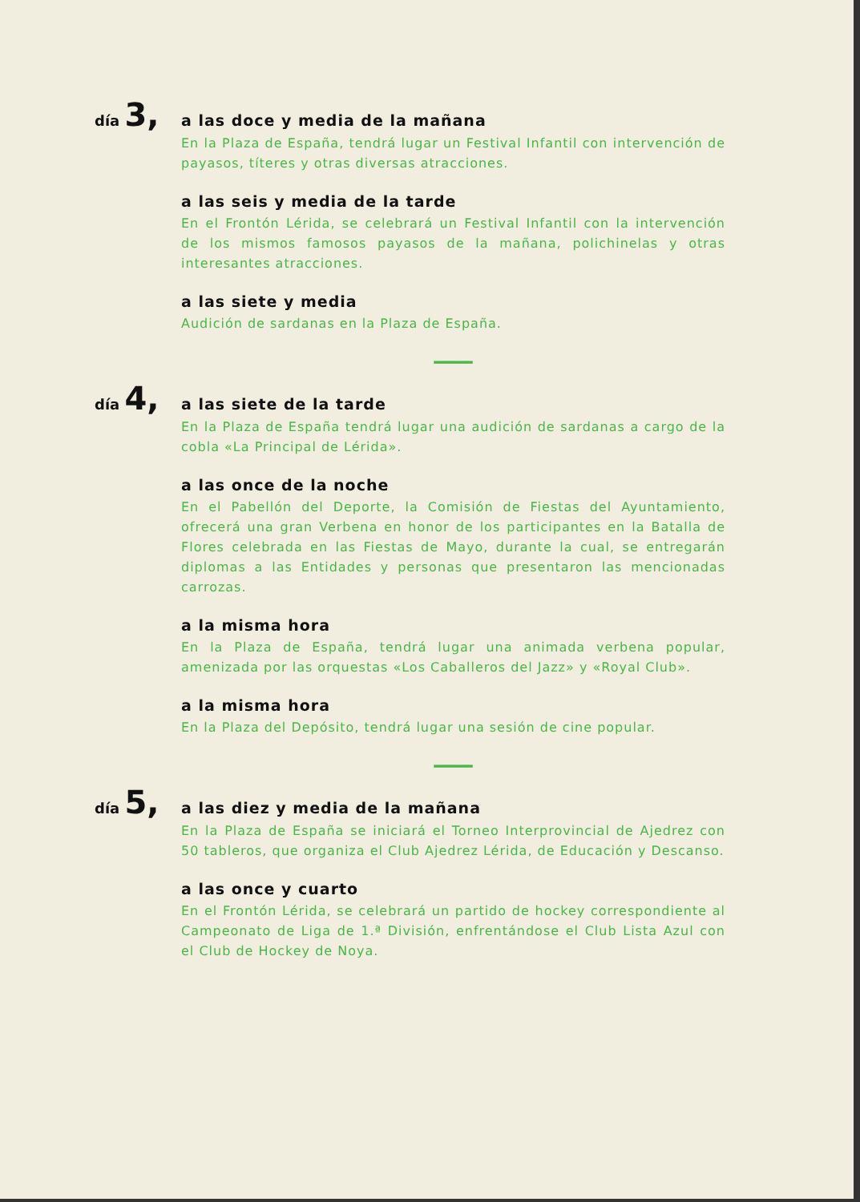día 3,
a las doce y media de la mañana
En la Plaza de España, tendrá lugar un Festival Infantil con intervención de payasos, títeres y otras diversas atracciones.
a las seis y media de la tarde
En el Frontón Lérida, se celebrará un Festival Infantil con la intervención de los mismos famosos payasos de la mañana, polichinelas y otras interesantes atracciones.
a las siete y media
Audición de sardanas en la Plaza de España.
━━━━
día 4,
a las siete de la tarde
En la Plaza de España tendrá lugar una audición de sardanas a cargo de la cobla «La Principal de Lérida».
a las once de la noche
En el Pabellón del Deporte, la Comisión de Fiestas del Ayuntamiento, ofrecerá una gran Verbena en honor de los participantes en la Batalla de Flores celebrada en las Fiestas de Mayo, durante la cual, se entregarán diplomas a las Entidades y personas que presentaron las mencionadas carrozas.
a la misma hora
En la Plaza de España, tendrá lugar una animada verbena popular, amenizada por las orquestas «Los Caballeros del Jazz» y «Royal Club».
a la misma hora
En la Plaza del Depósito, tendrá lugar una sesión de cine popular.
━━━━
día 5,
a las diez y media de la mañana
En la Plaza de España se iniciará el Torneo Interprovincial de Ajedrez con 50 tableros, que organiza el Club Ajedrez Lérida, de Educación y Descanso.
a las once y cuarto
En el Frontón Lérida, se celebrará un partido de hockey correspondiente al Campeonato de Liga de 1.ª División, enfrentándose el Club Lista Azul con el Club de Hockey de Noya.